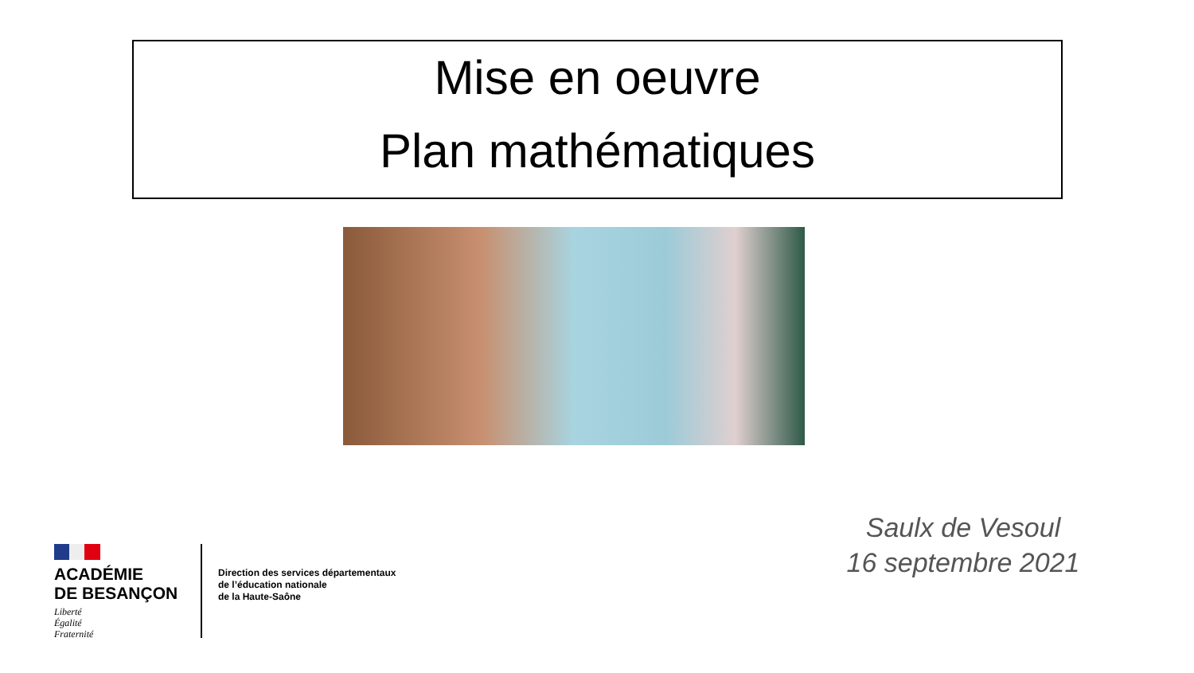Mise en oeuvre
Plan mathématiques
Saulx de Vesoul
16 septembre 2021
ACADÉMIE
DE BESANÇON
Liberté
Égalité
Fraternité
Direction des services départementaux
de l’éducation nationale
de la Haute-Saône